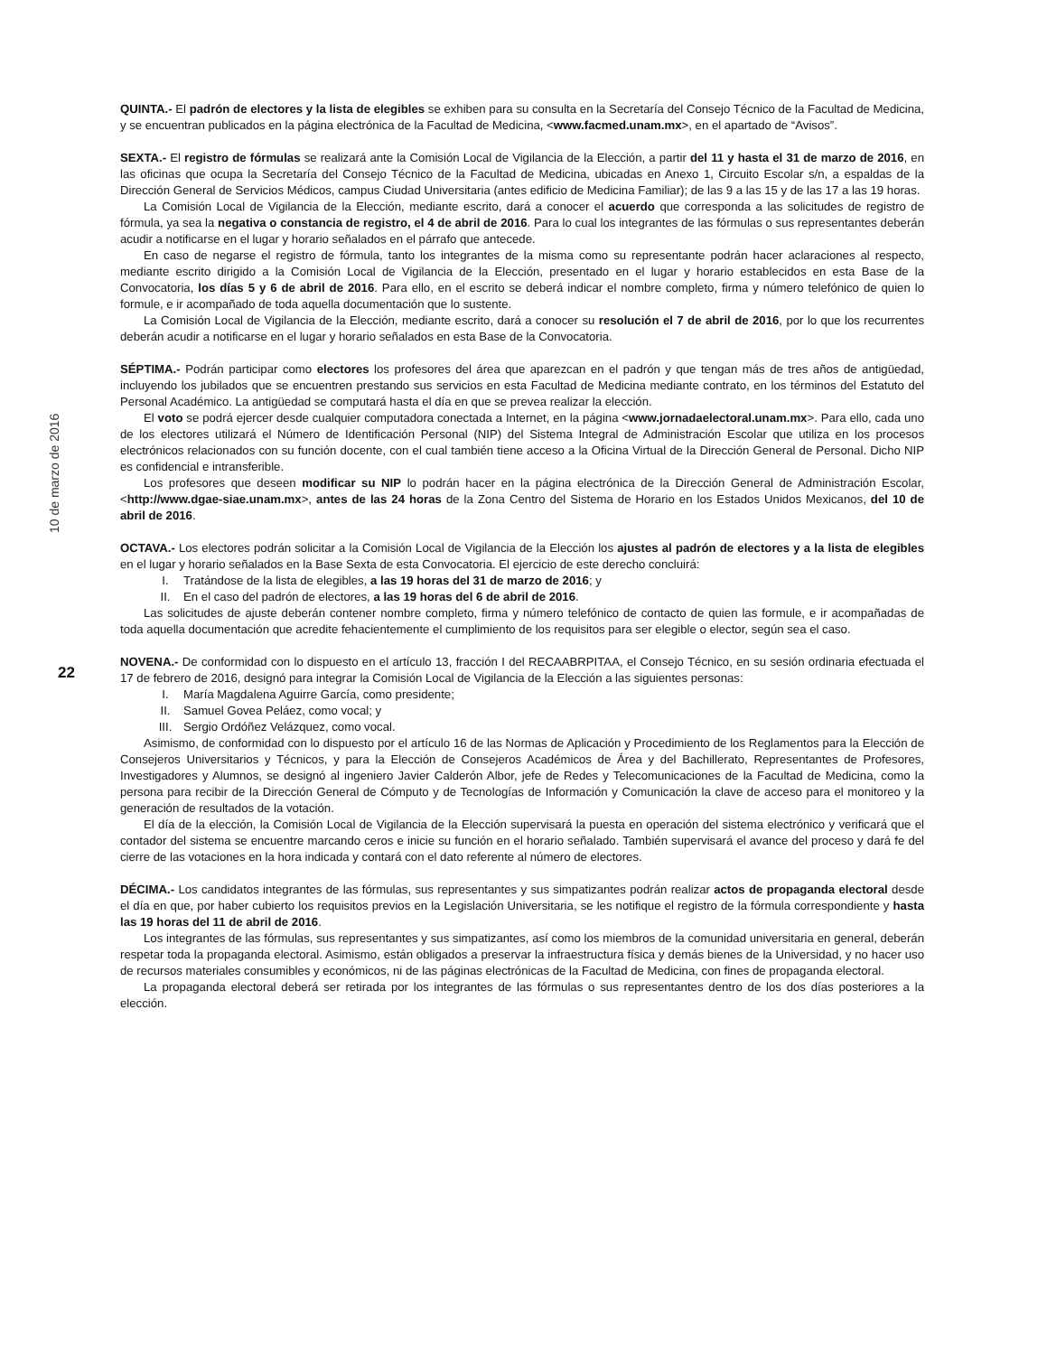10 de marzo de 2016
22
QUINTA.- El padrón de electores y la lista de elegibles se exhiben para su consulta en la Secretaría del Consejo Técnico de la Facultad de Medicina, y se encuentran publicados en la página electrónica de la Facultad de Medicina, <www.facmed.unam.mx>, en el apartado de “Avisos”.
SEXTA.- El registro de fórmulas se realizará ante la Comisión Local de Vigilancia de la Elección, a partir del 11 y hasta el 31 de marzo de 2016, en las oficinas que ocupa la Secretaría del Consejo Técnico de la Facultad de Medicina, ubicadas en Anexo 1, Circuito Escolar s/n, a espaldas de la Dirección General de Servicios Médicos, campus Ciudad Universitaria (antes edificio de Medicina Familiar); de las 9 a las 15 y de las 17 a las 19 horas.
La Comisión Local de Vigilancia de la Elección, mediante escrito, dará a conocer el acuerdo que corresponda a las solicitudes de registro de fórmula, ya sea la negativa o constancia de registro, el 4 de abril de 2016. Para lo cual los integrantes de las fórmulas o sus representantes deberán acudir a notificarse en el lugar y horario señalados en el párrafo que antecede.
En caso de negarse el registro de fórmula, tanto los integrantes de la misma como su representante podrán hacer aclaraciones al respecto, mediante escrito dirigido a la Comisión Local de Vigilancia de la Elección, presentado en el lugar y horario establecidos en esta Base de la Convocatoria, los días 5 y 6 de abril de 2016. Para ello, en el escrito se deberá indicar el nombre completo, firma y número telefónico de quien lo formule, e ir acompañado de toda aquella documentación que lo sustente.
La Comisión Local de Vigilancia de la Elección, mediante escrito, dará a conocer su resolución el 7 de abril de 2016, por lo que los recurrentes deberán acudir a notificarse en el lugar y horario señalados en esta Base de la Convocatoria.
SÉPTIMA.- Podrán participar como electores los profesores del área que aparezcan en el padrón y que tengan más de tres años de antigüedad, incluyendo los jubilados que se encuentren prestando sus servicios en esta Facultad de Medicina mediante contrato, en los términos del Estatuto del Personal Académico. La antigüedad se computará hasta el día en que se prevea realizar la elección.
El voto se podrá ejercer desde cualquier computadora conectada a Internet, en la página <www.jornadaelectoral.unam.mx>. Para ello, cada uno de los electores utilizará el Número de Identificación Personal (NIP) del Sistema Integral de Administración Escolar que utiliza en los procesos electrónicos relacionados con su función docente, con el cual también tiene acceso a la Oficina Virtual de la Dirección General de Personal. Dicho NIP es confidencial e intransferible.
Los profesores que deseen modificar su NIP lo podrán hacer en la página electrónica de la Dirección General de Administración Escolar, <http://www.dgae-siae.unam.mx>, antes de las 24 horas de la Zona Centro del Sistema de Horario en los Estados Unidos Mexicanos, del 10 de abril de 2016.
OCTAVA.- Los electores podrán solicitar a la Comisión Local de Vigilancia de la Elección los ajustes al padrón de electores y a la lista de elegibles en el lugar y horario señalados en la Base Sexta de esta Convocatoria. El ejercicio de este derecho concluirá:
I. Tratándose de la lista de elegibles, a las 19 horas del 31 de marzo de 2016; y
II. En el caso del padrón de electores, a las 19 horas del 6 de abril de 2016.
Las solicitudes de ajuste deberán contener nombre completo, firma y número telefónico de contacto de quien las formule, e ir acompañadas de toda aquella documentación que acredite fehacientemente el cumplimiento de los requisitos para ser elegible o elector, según sea el caso.
NOVENA.- De conformidad con lo dispuesto en el artículo 13, fracción I del RECAABRPITAA, el Consejo Técnico, en su sesión ordinaria efectuada el 17 de febrero de 2016, designó para integrar la Comisión Local de Vigilancia de la Elección a las siguientes personas:
I. María Magdalena Aguirre García, como presidente;
II. Samuel Govea Peláez, como vocal; y
III. Sergio Ordóñez Velázquez, como vocal.
Asimismo, de conformidad con lo dispuesto por el artículo 16 de las Normas de Aplicación y Procedimiento de los Reglamentos para la Elección de Consejeros Universitarios y Técnicos, y para la Elección de Consejeros Académicos de Área y del Bachillerato, Representantes de Profesores, Investigadores y Alumnos, se designó al ingeniero Javier Calderón Albor, jefe de Redes y Telecomunicaciones de la Facultad de Medicina, como la persona para recibir de la Dirección General de Cómputo y de Tecnologías de Información y Comunicación la clave de acceso para el monitoreo y la generación de resultados de la votación.
El día de la elección, la Comisión Local de Vigilancia de la Elección supervisará la puesta en operación del sistema electrónico y verificará que el contador del sistema se encuentre marcando ceros e inicie su función en el horario señalado. También supervisará el avance del proceso y dará fe del cierre de las votaciones en la hora indicada y contará con el dato referente al número de electores.
DÉCIMA.- Los candidatos integrantes de las fórmulas, sus representantes y sus simpatizantes podrán realizar actos de propaganda electoral desde el día en que, por haber cubierto los requisitos previos en la Legislación Universitaria, se les notifique el registro de la fórmula correspondiente y hasta las 19 horas del 11 de abril de 2016.
Los integrantes de las fórmulas, sus representantes y sus simpatizantes, así como los miembros de la comunidad universitaria en general, deberán respetar toda la propaganda electoral. Asimismo, están obligados a preservar la infraestructura física y demás bienes de la Universidad, y no hacer uso de recursos materiales consumibles y económicos, ni de las páginas electrónicas de la Facultad de Medicina, con fines de propaganda electoral.
La propaganda electoral deberá ser retirada por los integrantes de las fórmulas o sus representantes dentro de los dos días posteriores a la elección.